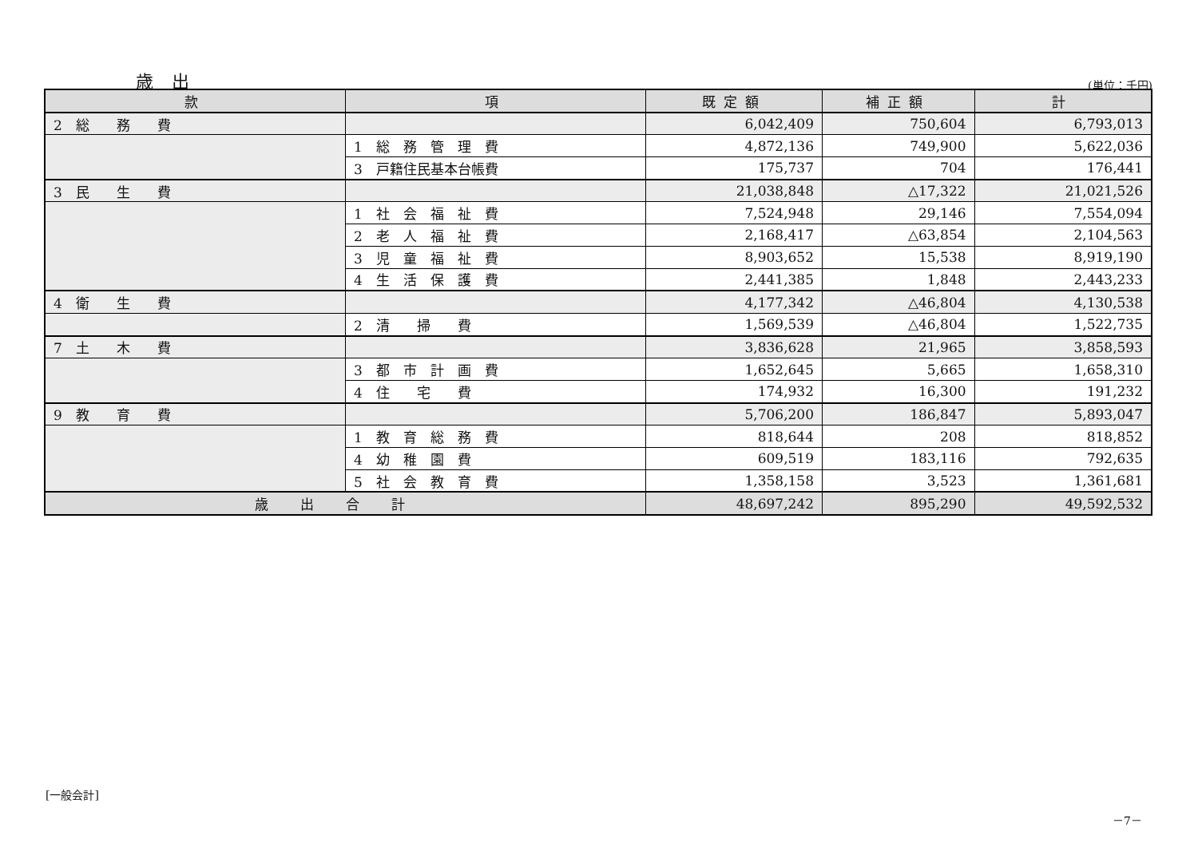歳 出 (単位：千円)
| 款 | 項 | 既定額 | 補正額 | 計 |
| --- | --- | --- | --- | --- |
| 2 総 務 費 | | 6,042,409 | 750,604 | 6,793,013 |
| | 1 総 務 管 理 費 | 4,872,136 | 749,900 | 5,622,036 |
| | 3 戸籍住民基本台帳費 | 175,737 | 704 | 176,441 |
| 3 民 生 費 | | 21,038,848 | △17,322 | 21,021,526 |
| | 1 社 会 福 祉 費 | 7,524,948 | 29,146 | 7,554,094 |
| | 2 老 人 福 祉 費 | 2,168,417 | △63,854 | 2,104,563 |
| | 3 児 童 福 祉 費 | 8,903,652 | 15,538 | 8,919,190 |
| | 4 生 活 保 護 費 | 2,441,385 | 1,848 | 2,443,233 |
| 4 衛 生 費 | | 4,177,342 | △46,804 | 4,130,538 |
| | 2 清 掃 費 | 1,569,539 | △46,804 | 1,522,735 |
| 7 土 木 費 | | 3,836,628 | 21,965 | 3,858,593 |
| | 3 都 市 計 画 費 | 1,652,645 | 5,665 | 1,658,310 |
| | 4 住 宅 費 | 174,932 | 16,300 | 191,232 |
| 9 教 育 費 | | 5,706,200 | 186,847 | 5,893,047 |
| | 1 教 育 総 務 費 | 818,644 | 208 | 818,852 |
| | 4 幼 稚 園 費 | 609,519 | 183,116 | 792,635 |
| | 5 社 会 教 育 費 | 1,358,158 | 3,523 | 1,361,681 |
| 歳出合計 | | 48,697,242 | 895,290 | 49,592,532 |
[一般会計]
－7－